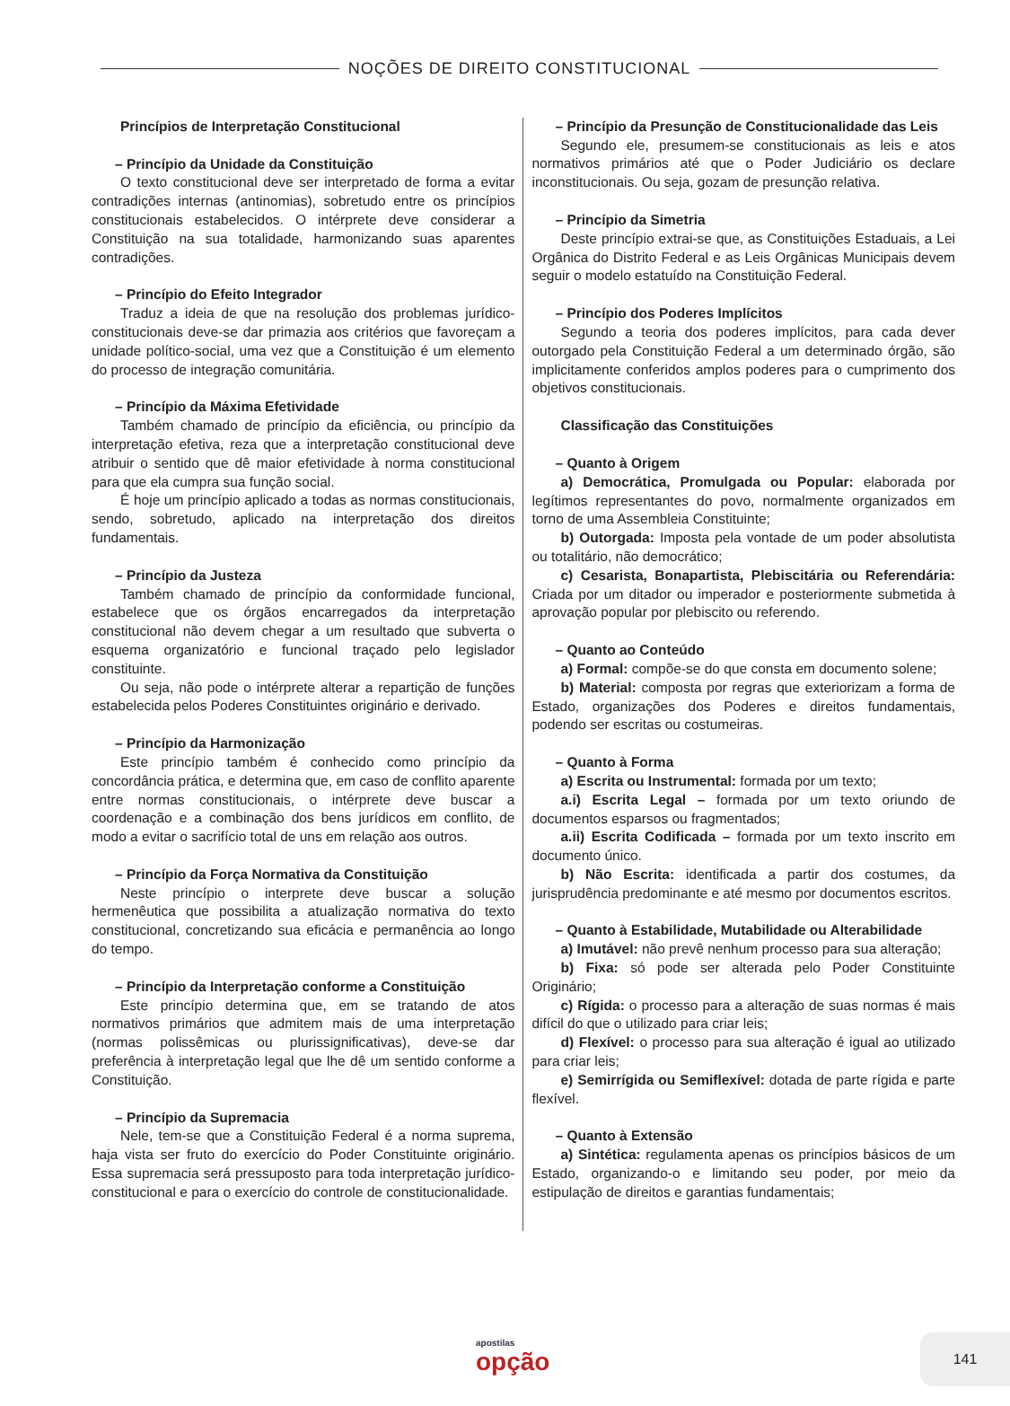NOÇÕES DE DIREITO CONSTITUCIONAL
Princípios de Interpretação Constitucional
– Princípio da Unidade da Constituição
O texto constitucional deve ser interpretado de forma a evitar contradições internas (antinomias), sobretudo entre os princípios constitucionais estabelecidos. O intérprete deve considerar a Constituição na sua totalidade, harmonizando suas aparentes contradições.
– Princípio do Efeito Integrador
Traduz a ideia de que na resolução dos problemas jurídico-constitucionais deve-se dar primazia aos critérios que favoreçam a unidade político-social, uma vez que a Constituição é um elemento do processo de integração comunitária.
– Princípio da Máxima Efetividade
Também chamado de princípio da eficiência, ou princípio da interpretação efetiva, reza que a interpretação constitucional deve atribuir o sentido que dê maior efetividade à norma constitucional para que ela cumpra sua função social.
É hoje um princípio aplicado a todas as normas constitucionais, sendo, sobretudo, aplicado na interpretação dos direitos fundamentais.
– Princípio da Justeza
Também chamado de princípio da conformidade funcional, estabelece que os órgãos encarregados da interpretação constitucional não devem chegar a um resultado que subverta o esquema organizatório e funcional traçado pelo legislador constituinte.
Ou seja, não pode o intérprete alterar a repartição de funções estabelecida pelos Poderes Constituintes originário e derivado.
– Princípio da Harmonização
Este princípio também é conhecido como princípio da concordância prática, e determina que, em caso de conflito aparente entre normas constitucionais, o intérprete deve buscar a coordenação e a combinação dos bens jurídicos em conflito, de modo a evitar o sacrifício total de uns em relação aos outros.
– Princípio da Força Normativa da Constituição
Neste princípio o interprete deve buscar a solução hermenêutica que possibilita a atualização normativa do texto constitucional, concretizando sua eficácia e permanência ao longo do tempo.
– Princípio da Interpretação conforme a Constituição
Este princípio determina que, em se tratando de atos normativos primários que admitem mais de uma interpretação (normas polissêmicas ou plurissignificativas), deve-se dar preferência à interpretação legal que lhe dê um sentido conforme a Constituição.
– Princípio da Supremacia
Nele, tem-se que a Constituição Federal é a norma suprema, haja vista ser fruto do exercício do Poder Constituinte originário. Essa supremacia será pressuposto para toda interpretação jurídico-constitucional e para o exercício do controle de constitucionalidade.
– Princípio da Presunção de Constitucionalidade das Leis
Segundo ele, presumem-se constitucionais as leis e atos normativos primários até que o Poder Judiciário os declare inconstitucionais. Ou seja, gozam de presunção relativa.
– Princípio da Simetria
Deste princípio extrai-se que, as Constituições Estaduais, a Lei Orgânica do Distrito Federal e as Leis Orgânicas Municipais devem seguir o modelo estatuído na Constituição Federal.
– Princípio dos Poderes Implícitos
Segundo a teoria dos poderes implícitos, para cada dever outorgado pela Constituição Federal a um determinado órgão, são implicitamente conferidos amplos poderes para o cumprimento dos objetivos constitucionais.
Classificação das Constituições
– Quanto à Origem
a) Democrática, Promulgada ou Popular: elaborada por legítimos representantes do povo, normalmente organizados em torno de uma Assembleia Constituinte;
b) Outorgada: Imposta pela vontade de um poder absolutista ou totalitário, não democrático;
c) Cesarista, Bonapartista, Plebiscitária ou Referendária: Criada por um ditador ou imperador e posteriormente submetida à aprovação popular por plebiscito ou referendo.
– Quanto ao Conteúdo
a) Formal: compõe-se do que consta em documento solene;
b) Material: composta por regras que exteriorizam a forma de Estado, organizações dos Poderes e direitos fundamentais, podendo ser escritas ou costumeiras.
– Quanto à Forma
a) Escrita ou Instrumental: formada por um texto;
a.i) Escrita Legal – formada por um texto oriundo de documentos esparsos ou fragmentados;
a.ii) Escrita Codificada – formada por um texto inscrito em documento único.
b) Não Escrita: identificada a partir dos costumes, da jurisprudência predominante e até mesmo por documentos escritos.
– Quanto à Estabilidade, Mutabilidade ou Alterabilidade
a) Imutável: não prevê nenhum processo para sua alteração;
b) Fixa: só pode ser alterada pelo Poder Constituinte Originário;
c) Rígida: o processo para a alteração de suas normas é mais difícil do que o utilizado para criar leis;
d) Flexível: o processo para sua alteração é igual ao utilizado para criar leis;
e) Semirrígida ou Semiflexível: dotada de parte rígida e parte flexível.
– Quanto à Extensão
a) Sintética: regulamenta apenas os princípios básicos de um Estado, organizando-o e limitando seu poder, por meio da estipulação de direitos e garantias fundamentais;
apostilas
opção
141